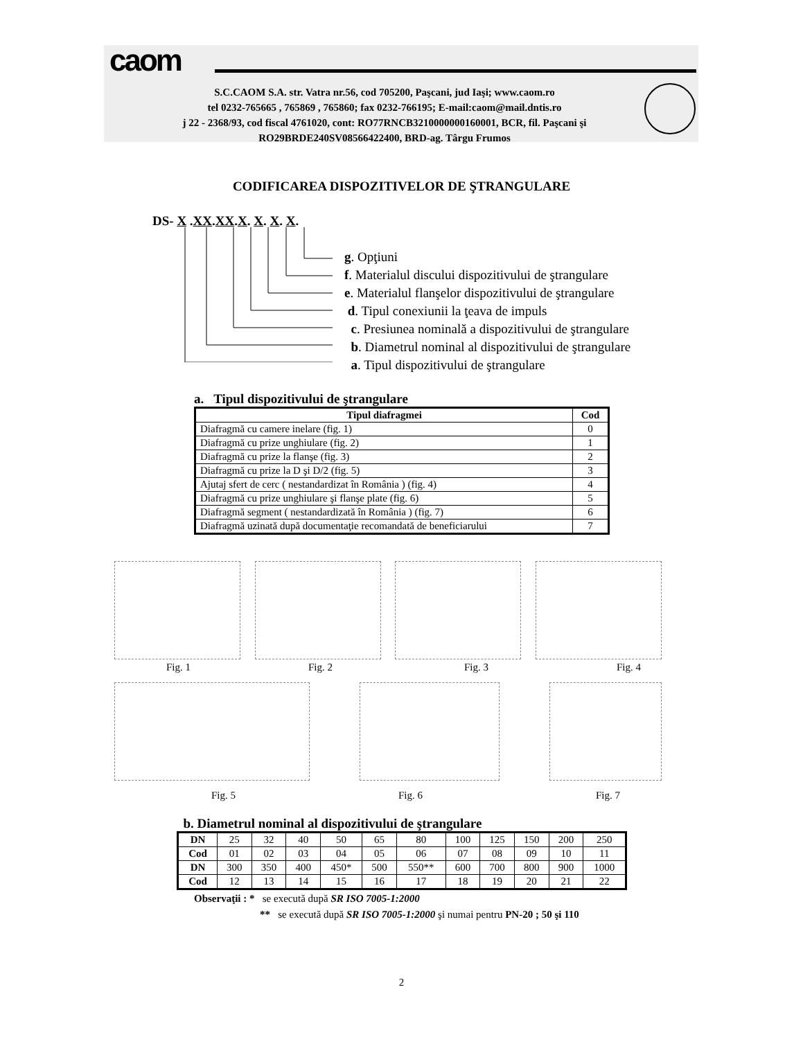caom
S.C.CAOM S.A. str. Vatra nr.56, cod 705200, Paşcani, jud Iaşi; www.caom.ro
tel 0232-765665 , 765869 , 765860; fax 0232-766195; E-mail:caom@mail.dntis.ro
j 22 - 2368/93, cod fiscal 4761020, cont: RO77RNCB3210000000160001, BCR, fil. Paşcani şi
RO29BRDE240SV08566422400, BRD-ag. Târgu Frumos
CODIFICAREA DISPOZITIVELOR DE ŞTRANGULARE
DS- X .XX.XX.X. X. X. X.
g. Opţiuni
f. Materialul discului dispozitivului de ştrangulare
e. Materialul flanşelor dispozitivului de ştrangulare
d. Tipul conexiunii la ţeava de impuls
c. Presiunea nominală a dispozitivului de ştrangulare
b. Diametrul nominal al dispozitivului de ştrangulare
a. Tipul dispozitivului de ştrangulare
a. Tipul dispozitivului de ştrangulare
| Tipul diafragmei | Cod |
| --- | --- |
| Diafragmă cu camere inelare (fig. 1) | 0 |
| Diafragmă cu prize unghiulare (fig. 2) | 1 |
| Diafragmă cu prize la flanşe (fig. 3) | 2 |
| Diafragmă cu prize la D şi D/2 (fig. 5) | 3 |
| Ajutaj sfert de cerc ( nestandardizat în România ) (fig. 4) | 4 |
| Diafragmă cu prize unghiulare şi flanşe plate (fig. 6) | 5 |
| Diafragmă segment ( nestandardizată în România ) (fig. 7) | 6 |
| Diafragmă uzinată după documentaţie recomandată de beneficiarului | 7 |
Fig. 1 Fig. 2 Fig. 3 Fig. 4
Fig. 5 Fig. 6 Fig. 7
b. Diametrul nominal al dispozitivului de ştrangulare
| DN | 25 | 32 | 40 | 50 | 65 | 80 | 100 | 125 | 150 | 200 | 250 |
| Cod | 01 | 02 | 03 | 04 | 05 | 06 | 07 | 08 | 09 | 10 | 11 |
| DN | 300 | 350 | 400 | 450* | 500 | 550** | 600 | 700 | 800 | 900 | 1000 |
| Cod | 12 | 13 | 14 | 15 | 16 | 17 | 18 | 19 | 20 | 21 | 22 |
Observaţii : * se execută după SR ISO 7005-1:2000
** se execută după SR ISO 7005-1:2000 şi numai pentru PN-20 ; 50 şi 110
2